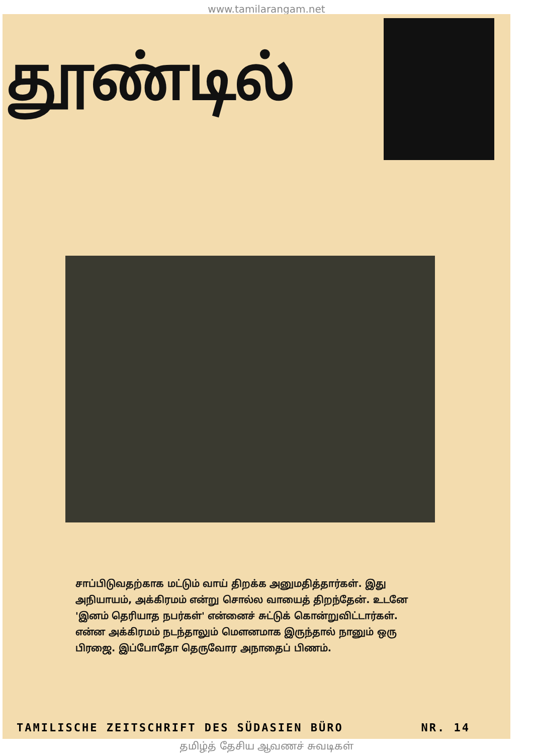www.tamilarangam.net
தூண்டில்
சாப்பிடுவதற்காக மட்டும் வாய் திறக்க அனுமதித்தார்கள். இது அநியாயம், அக்கிரமம் என்று சொல்ல வாயைத் திறந்தேன். உடனே 'இனம் தெரியாத நபர்கள்' என்னைச் சுட்டுக் கொன்றுவிட்டார்கள். என்ன அக்கிரமம் நடந்தாலும் மௌனமாக இருந்தால் நானும் ஒரு பிரஜை. இப்போதோ தெருவோர அநாதைப் பிணம்.
TAMILISCHE ZEITSCHRIFT DES SÜDASIEN BÜRO NR. 14
தமிழ்த் தேசிய ஆவணச் சுவடிகள்